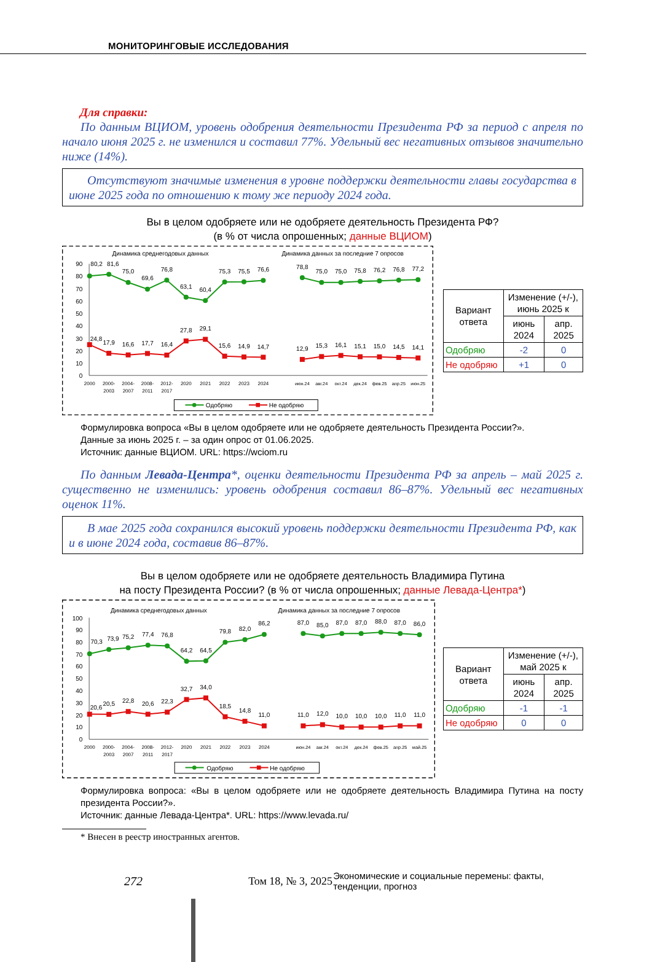МОНИТОРИНГОВЫЕ ИССЛЕДОВАНИЯ
Для справки:
По данным ВЦИОМ, уровень одобрения деятельности Президента РФ за период с апреля по начало июня 2025 г. не изменился и составил 77%. Удельный вес негативных отзывов значительно ниже (14%).
Отсутствуют значимые изменения в уровне поддержки деятельности главы государства в июне 2025 года по отношению к тому же периоду 2024 года.
Вы в целом одобряете или не одобряете деятельность Президента РФ?
(в % от числа опрошенных; данные ВЦИОМ)
Динамика среднегодовых данных
Динамика данных за последние 7 опросов
90
80
70
60
50
40
30
20
10
0
80,2
81,6
75,0
69,6
76,8
63,1
60,4
75,3
75,5
76,6
78,8
75,0
75,0
75,8
76,2
76,8
77,2
24,8
17,9
16,6
17,7
16,4
27,8
29,1
15,6
14,9
14,7
12,9
15,3
16,1
15,1
15,0
14,5
14,1
2000
2000-
2003
2004-
2007
2008-
2011
2012-
2017
2020
2021
2022
2023
2024
июн.24
авг.24
окт.24
дек.24
фев.25
апр.25
июн.25
Одобряю
Не одобряю
| Вариант ответа | Изменение (+/-), июнь 2025 к | |
| --- | --- | --- |
| | июнь 2024 | апр. 2025 |
| Одобряю | -2 | 0 |
| Не одобряю | +1 | 0 |
Формулировка вопроса «Вы в целом одобряете или не одобряете деятельность Президента России?».
Данные за июнь 2025 г. – за один опрос от 01.06.2025.
Источник: данные ВЦИОМ. URL: https://wciom.ru
По данным Левада-Центра*, оценки деятельности Президента РФ за апрель – май 2025 г. существенно не изменились: уровень одобрения составил 86–87%. Удельный вес негативных оценок 11%.
В мае 2025 года сохранился высокий уровень поддержки деятельности Президента РФ, как и в июне 2024 года, составив 86–87%.
Вы в целом одобряете или не одобряете деятельность Владимира Путина
на посту Президента России? (в % от числа опрошенных; данные Левада-Центра*)
Динамика среднегодовых данных
Динамика данных за последние 7 опросов
100
90
80
70
60
50
40
30
20
10
0
70,3
73,9
75,2
77,4
76,8
64,2
64,5
79,8
82,0
86,2
87,0
85,0
87,0
87,0
88,0
87,0
86,0
20,6
20,5
22,8
20,6
22,3
32,7
34,0
18,5
14,8
11,0
11,0
12,0
10,0
10,0
10,0
11,0
11,0
2000
2000-
2003
2004-
2007
2008-
2011
2012-
2017
2020
2021
2022
2023
2024
июн.24
авг.24
окт.24
дек.24
фев.25
апр.25
май.25
Одобряю
Не одобряю
| Вариант ответа | Изменение (+/-), май 2025 к | |
| --- | --- | --- |
| | июнь 2024 | апр. 2025 |
| Одобряю | -1 | -1 |
| Не одобряю | 0 | 0 |
Формулировка вопроса: «Вы в целом одобряете или не одобряете деятельность Владимира Путина на посту президента России?».
Источник: данные Левада-Центра*. URL: https://www.levada.ru/
* Внесен в реестр иностранных агентов.
272 Том 18, № 3, 2025 Экономические и социальные перемены: факты, тенденции, прогноз